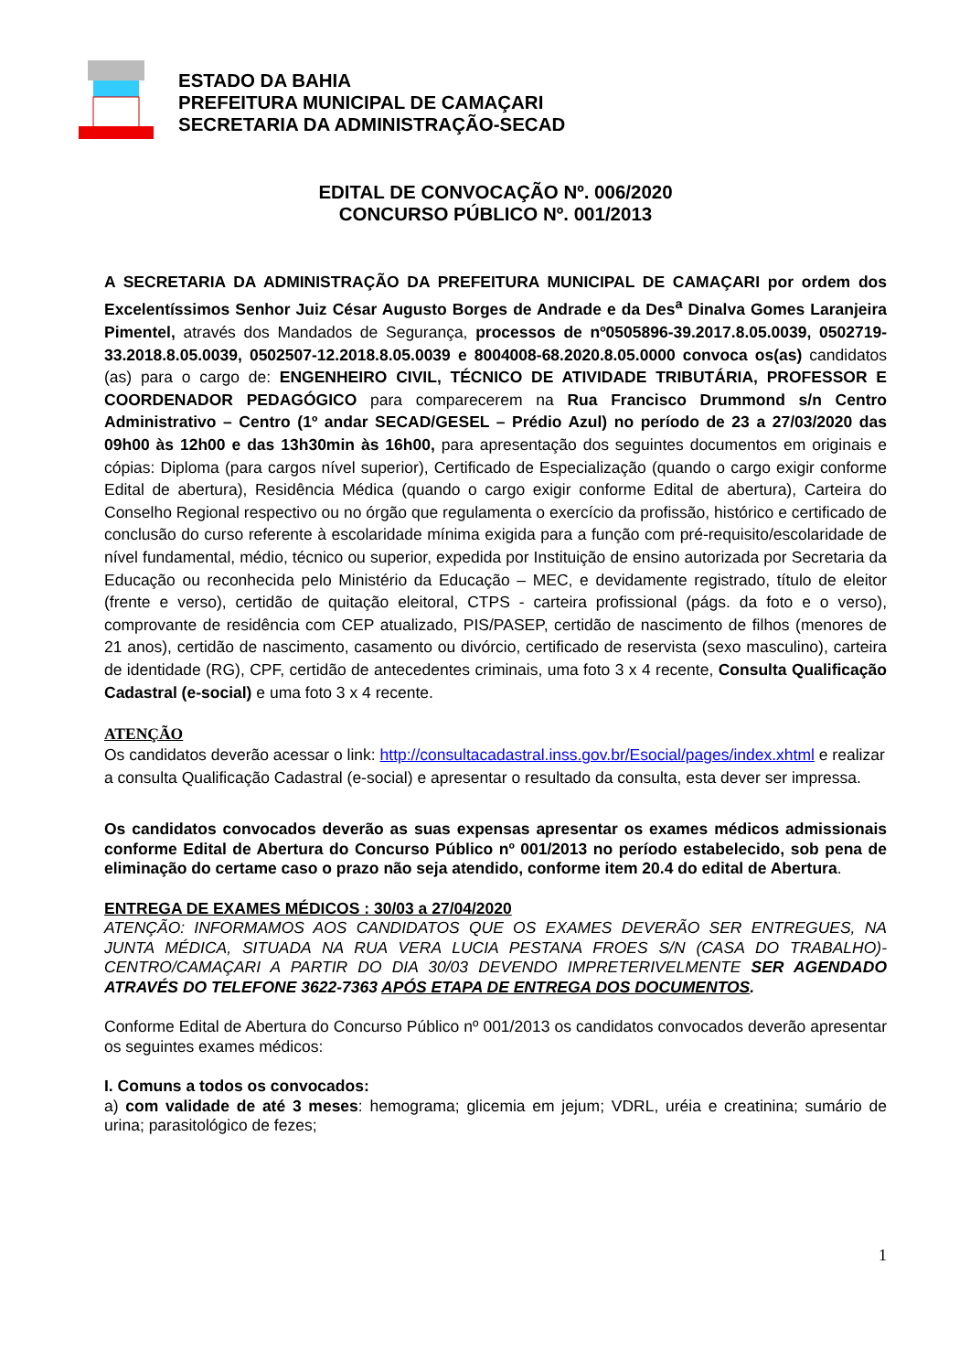ESTADO DA BAHIA
PREFEITURA MUNICIPAL DE CAMAÇARI
SECRETARIA DA ADMINISTRAÇÃO-SECAD
EDITAL DE CONVOCAÇÃO Nº. 006/2020
CONCURSO PÚBLICO Nº. 001/2013
A SECRETARIA DA ADMINISTRAÇÃO DA PREFEITURA MUNICIPAL DE CAMAÇARI por ordem dos Excelentíssimos Senhor Juiz César Augusto Borges de Andrade e da Des<sup>a</sup> Dinalva Gomes Laranjeira Pimentel, através dos Mandados de Segurança, processos de nº0505896-39.2017.8.05.0039, 0502719-33.2018.8.05.0039, 0502507-12.2018.8.05.0039 e 8004008-68.2020.8.05.0000 convoca os(as) candidatos (as) para o cargo de: ENGENHEIRO CIVIL, TÉCNICO DE ATIVIDADE TRIBUTÁRIA, PROFESSOR E COORDENADOR PEDAGÓGICO para comparecerem na Rua Francisco Drummond s/n Centro Administrativo – Centro (1º andar SECAD/GESEL – Prédio Azul) no período de 23 a 27/03/2020 das 09h00 às 12h00 e das 13h30min às 16h00, para apresentação dos seguintes documentos em originais e cópias: Diploma (para cargos nível superior), Certificado de Especialização (quando o cargo exigir conforme Edital de abertura), Residência Médica (quando o cargo exigir conforme Edital de abertura), Carteira do Conselho Regional respectivo ou no órgão que regulamenta o exercício da profissão, histórico e certificado de conclusão do curso referente à escolaridade mínima exigida para a função com pré-requisito/escolaridade de nível fundamental, médio, técnico ou superior, expedida por Instituição de ensino autorizada por Secretaria da Educação ou reconhecida pelo Ministério da Educação – MEC, e devidamente registrado, título de eleitor (frente e verso), certidão de quitação eleitoral, CTPS - carteira profissional (págs. da foto e o verso), comprovante de residência com CEP atualizado, PIS/PASEP, certidão de nascimento de filhos (menores de 21 anos), certidão de nascimento, casamento ou divórcio, certificado de reservista (sexo masculino), carteira de identidade (RG), CPF, certidão de antecedentes criminais, uma foto 3 x 4 recente, Consulta Qualificação Cadastral (e-social) e uma foto 3 x 4 recente.
ATENÇÃO
Os candidatos deverão acessar o link: http://consultacadastral.inss.gov.br/Esocial/pages/index.xhtml e realizar a consulta Qualificação Cadastral (e-social) e apresentar o resultado da consulta, esta dever ser impressa.
Os candidatos convocados deverão as suas expensas apresentar os exames médicos admissionais conforme Edital de Abertura do Concurso Público nº 001/2013 no período estabelecido, sob pena de eliminação do certame caso o prazo não seja atendido, conforme item 20.4 do edital de Abertura.
ENTREGA DE EXAMES MÉDICOS : 30/03 a 27/04/2020
ATENÇÃO: INFORMAMOS AOS CANDIDATOS QUE OS EXAMES DEVERÃO SER ENTREGUES, NA JUNTA MÉDICA, SITUADA NA RUA VERA LUCIA PESTANA FROES S/N (CASA DO TRABALHO)-CENTRO/CAMAÇARI A PARTIR DO DIA 30/03 DEVENDO IMPRETERIVELMENTE SER AGENDADO ATRAVÉS DO TELEFONE 3622-7363 APÓS ETAPA DE ENTREGA DOS DOCUMENTOS.
Conforme Edital de Abertura do Concurso Público nº 001/2013 os candidatos convocados deverão apresentar os seguintes exames médicos:
I. Comuns a todos os convocados:
a) com validade de até 3 meses: hemograma; glicemia em jejum; VDRL, uréia e creatinina; sumário de urina; parasitológico de fezes;
1